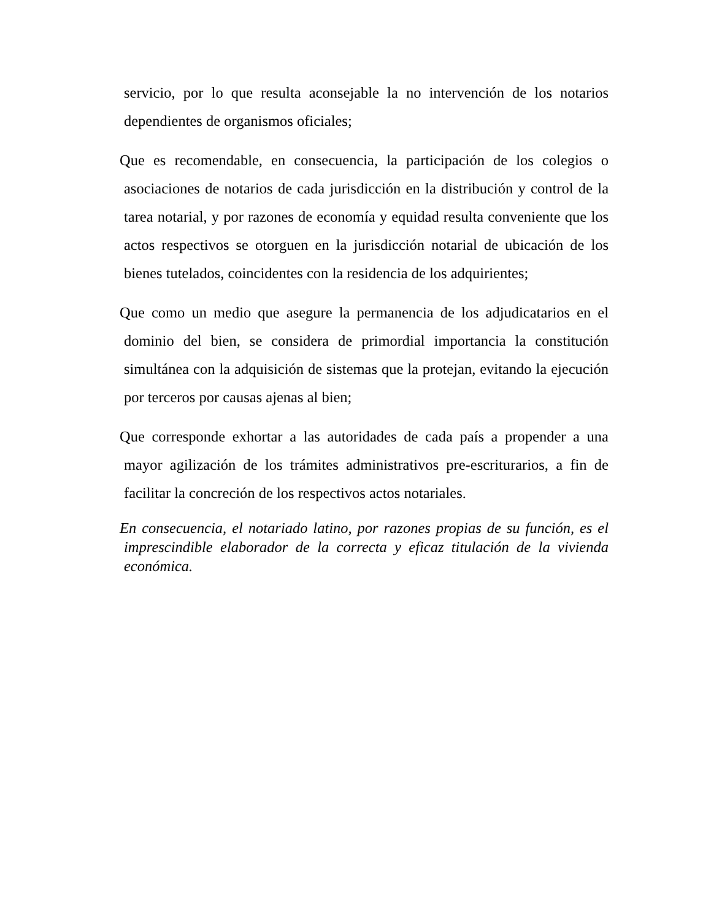servicio, por lo que resulta aconsejable la no intervención de los notarios dependientes de organismos oficiales;
Que es recomendable, en consecuencia, la participación de los colegios o asociaciones de notarios de cada jurisdicción en la distribución y control de la tarea notarial, y por razones de economía y equidad resulta conveniente que los actos respectivos se otorguen en la jurisdicción notarial de ubicación de los bienes tutelados, coincidentes con la residencia de los adquirientes;
Que como un medio que asegure la permanencia de los adjudicatarios en el dominio del bien, se considera de primordial importancia la constitución simultánea con la adquisición de sistemas que la protejan, evitando la ejecución por terceros por causas ajenas al bien;
Que corresponde exhortar a las autoridades de cada país a propender a una mayor agilización de los trámites administrativos pre-escriturarios, a fin de facilitar la concreción de los respectivos actos notariales.
En consecuencia, el notariado latino, por razones propias de su función, es el imprescindible elaborador de la correcta y eficaz titulación de la vivienda económica.